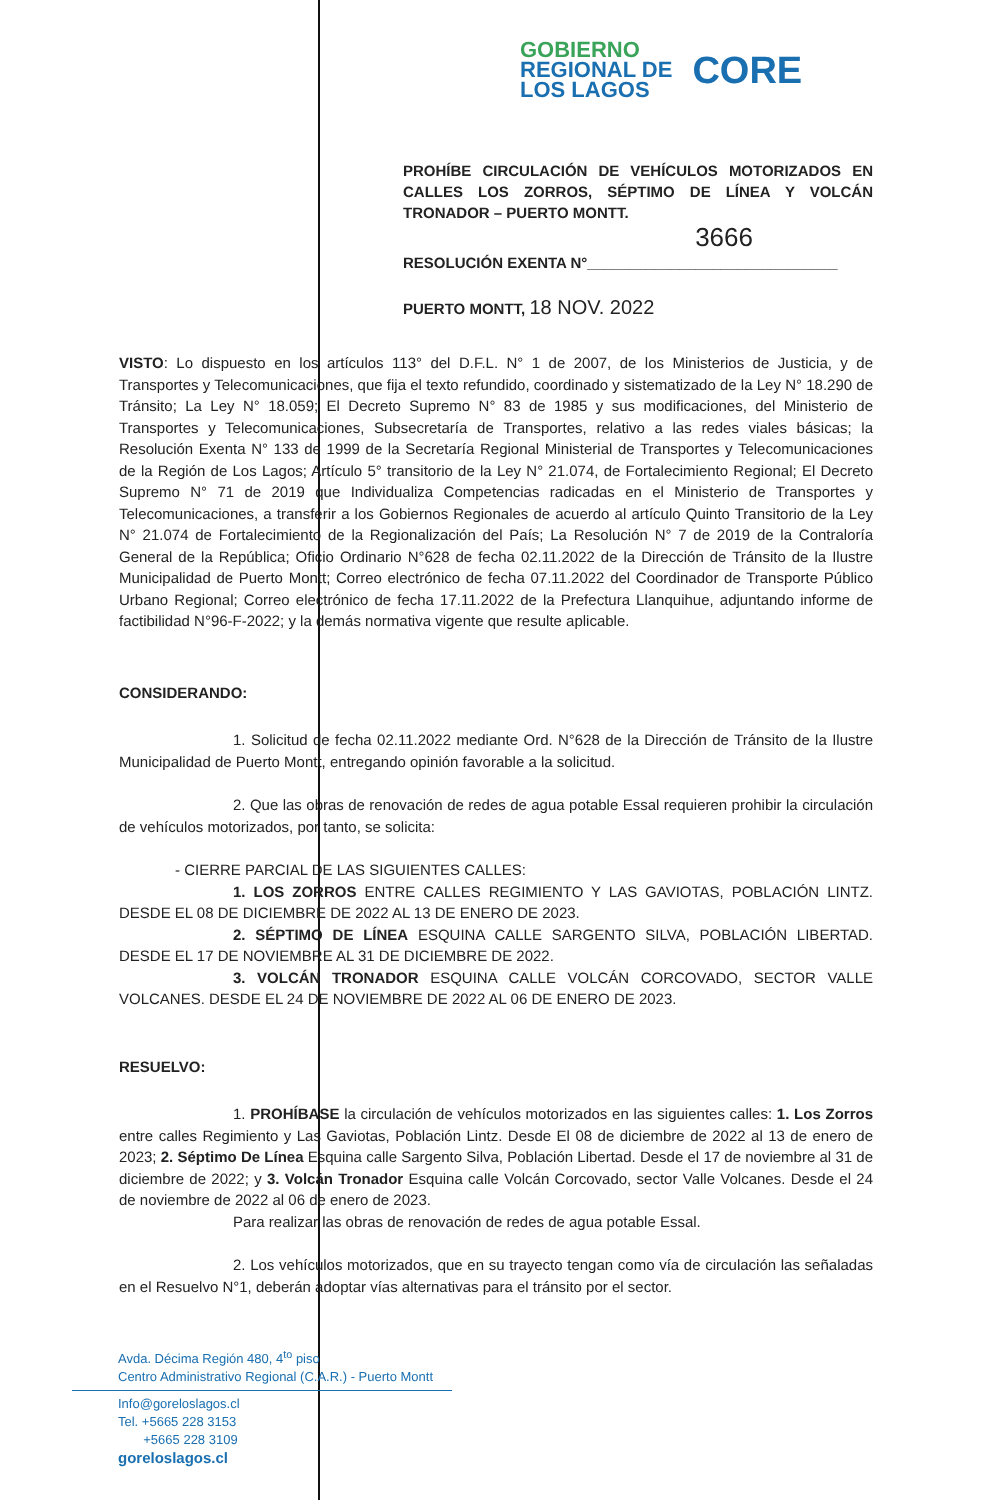GOBIERNO
REGIONAL DE
LOS LAGOS
CORE
PROHÍBE CIRCULACIÓN DE VEHÍCULOS MOTORIZADOS EN CALLES LOS ZORROS, SÉPTIMO DE LÍNEA Y VOLCÁN TRONADOR – PUERTO MONTT.
3666
RESOLUCIÓN EXENTA N°______________________________
PUERTO MONTT, 18 NOV. 2022
VISTO: Lo dispuesto en los artículos 113° del D.F.L. N° 1 de 2007, de los Ministerios de Justicia, y de Transportes y Telecomunicaciones, que fija el texto refundido, coordinado y sistematizado de la Ley N° 18.290 de Tránsito; La Ley N° 18.059; El Decreto Supremo N° 83 de 1985 y sus modificaciones, del Ministerio de Transportes y Telecomunicaciones, Subsecretaría de Transportes, relativo a las redes viales básicas; la Resolución Exenta N° 133 de 1999 de la Secretaría Regional Ministerial de Transportes y Telecomunicaciones de la Región de Los Lagos; Artículo 5° transitorio de la Ley N° 21.074, de Fortalecimiento Regional; El Decreto Supremo N° 71 de 2019 que Individualiza Competencias radicadas en el Ministerio de Transportes y Telecomunicaciones, a transferir a los Gobiernos Regionales de acuerdo al artículo Quinto Transitorio de la Ley N° 21.074 de Fortalecimiento de la Regionalización del País; La Resolución N° 7 de 2019 de la Contraloría General de la República; Oficio Ordinario N°628 de fecha 02.11.2022 de la Dirección de Tránsito de la Ilustre Municipalidad de Puerto Montt; Correo electrónico de fecha 07.11.2022 del Coordinador de Transporte Público Urbano Regional; Correo electrónico de fecha 17.11.2022 de la Prefectura Llanquihue, adjuntando informe de factibilidad N°96-F-2022; y la demás normativa vigente que resulte aplicable.
CONSIDERANDO:
1. Solicitud de fecha 02.11.2022 mediante Ord. N°628 de la Dirección de Tránsito de la Ilustre Municipalidad de Puerto Montt, entregando opinión favorable a la solicitud.
2. Que las obras de renovación de redes de agua potable Essal requieren prohibir la circulación de vehículos motorizados, por tanto, se solicita:
- CIERRE PARCIAL DE LAS SIGUIENTES CALLES:
1. LOS ZORROS ENTRE CALLES REGIMIENTO Y LAS GAVIOTAS, POBLACIÓN LINTZ. DESDE EL 08 DE DICIEMBRE DE 2022 AL 13 DE ENERO DE 2023.
2. SÉPTIMO DE LÍNEA ESQUINA CALLE SARGENTO SILVA, POBLACIÓN LIBERTAD. DESDE EL 17 DE NOVIEMBRE AL 31 DE DICIEMBRE DE 2022.
3. VOLCÁN TRONADOR ESQUINA CALLE VOLCÁN CORCOVADO, SECTOR VALLE VOLCANES. DESDE EL 24 DE NOVIEMBRE DE 2022 AL 06 DE ENERO DE 2023.
RESUELVO:
1. PROHÍBASE la circulación de vehículos motorizados en las siguientes calles: 1. Los Zorros entre calles Regimiento y Las Gaviotas, Población Lintz. Desde El 08 de diciembre de 2022 al 13 de enero de 2023; 2. Séptimo De Línea Esquina calle Sargento Silva, Población Libertad. Desde el 17 de noviembre al 31 de diciembre de 2022; y 3. Volcán Tronador Esquina calle Volcán Corcovado, sector Valle Volcanes. Desde el 24 de noviembre de 2022 al 06 de enero de 2023.
Para realizar las obras de renovación de redes de agua potable Essal.
2. Los vehículos motorizados, que en su trayecto tengan como vía de circulación las señaladas en el Resuelvo N°1, deberán adoptar vías alternativas para el tránsito por el sector.
Avda. Décima Región 480, 4<sup>to</sup> piso
Centro Administrativo Regional (C.A.R.) - Puerto Montt
Info@goreloslagos.cl
Tel. +5665 228 3153
+5665 228 3109
goreloslagos.cl